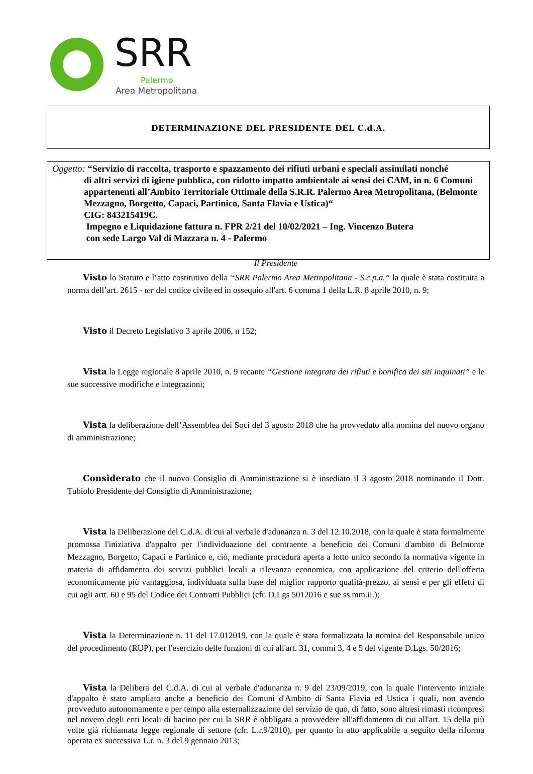SRR
Palermo
Area Metropolitana
DETERMINAZIONE DEL PRESIDENTE DEL C.d.A.
Oggetto: “Servizio di raccolta, trasporto e spazzamento dei rifiuti urbani e speciali assimilati nonché
di altri servizi di igiene pubblica, con ridotto impatto ambientale ai sensi dei CAM, in n. 6 Comuni appartenenti all’Ambito Territoriale Ottimale della S.R.R. Palermo Area Metropolitana, (Belmonte Mezzagno, Borgetto, Capaci, Partinico, Santa Flavia e Ustica)“
CIG: 843215419C.
Impegno e Liquidazione fattura n. FPR 2/21 del 10/02/2021 – Ing. Vincenzo Butera
con sede Largo Val di Mazzara n. 4 - Palermo
Il Presidente
Visto lo Statuto e l’atto costitutivo della “SRR Palermo Area Metropolitana - S.c.p.a.” la quale è stata costituita a norma dell’art. 2615 - ter del codice civile ed in ossequio all'art. 6 comma 1 della L.R. 8 aprile 2010, n. 9;
Visto il Decreto Legislativo 3 aprile 2006, n 152;
Vista la Legge regionale 8 aprile 2010, n. 9 recante “Gestione integrata dei rifiuti e bonifica dei siti inquinati” e le sue successive modifiche e integrazioni;
Vista la deliberazione dell’Assemblea dei Soci del 3 agosto 2018 che ha provveduto alla nomina del nuovo organo di amministrazione;
Considerato che il nuovo Consiglio di Amministrazione si è insediato il 3 agosto 2018 nominando il Dott. Tubiolo Presidente del Consiglio di Amministrazione;
Vista la Deliberazione del C.d.A. di cui al verbale d'adunanza n. 3 del 12.10.2018, con la quale è stata formalmente promossa l'iniziativa d'appalto per l'individuazione del contraente a beneficio dei Comuni d'ambito di Belmonte Mezzagno, Borgetto, Capaci e Partinico e, ciò, mediante procedura aperta a lotto unico secondo la normativa vigente in materia di affidamento dei servizi pubblici locali a rilevanza economica, con applicazione del criterio dell'offerta economicamente più vantaggiosa, individuata sulla base del miglior rapporto qualità-prezzo, ai sensi e per gli effetti di cui agli artt. 60 e 95 del Codice dei Contratti Pubblici (cfr. D.Lgs 5012016 e sue ss.mm.ii.);
Vista la Determinazione n. 11 del 17.012019, con la quale è stata formalizzata la nomina del Responsabile unico del procedimento (RUP), per l'esercizio delle funzioni di cui all'art. 31, commi 3, 4 e 5 del vigente D.Lgs. 50/2016;
Vista la Delibera del C.d.A. di cui al verbale d'adunanza n. 9 del 23/09/2019, con la quale l'intervento iniziale d'appalto è stato ampliato anche a beneficio dei Comuni d'Ambito di Santa Flavia ed Ustica i quali, non avendo provveduto autonomamente e per tempo alla esternalizzazione del servizio de quo, di fatto, sono altresì rimasti ricompresi nel novero degli enti locali di bacino per cui la SRR è obbligata a provvedere all'affidamento di cui all'art. 15 della più volte già richiamata legge regionale di settore (cfr. L.r.9/2010), per quanto in atto applicabile a seguito della riforma operata ex successiva L.r. n. 3 del 9 gennaio 2013;